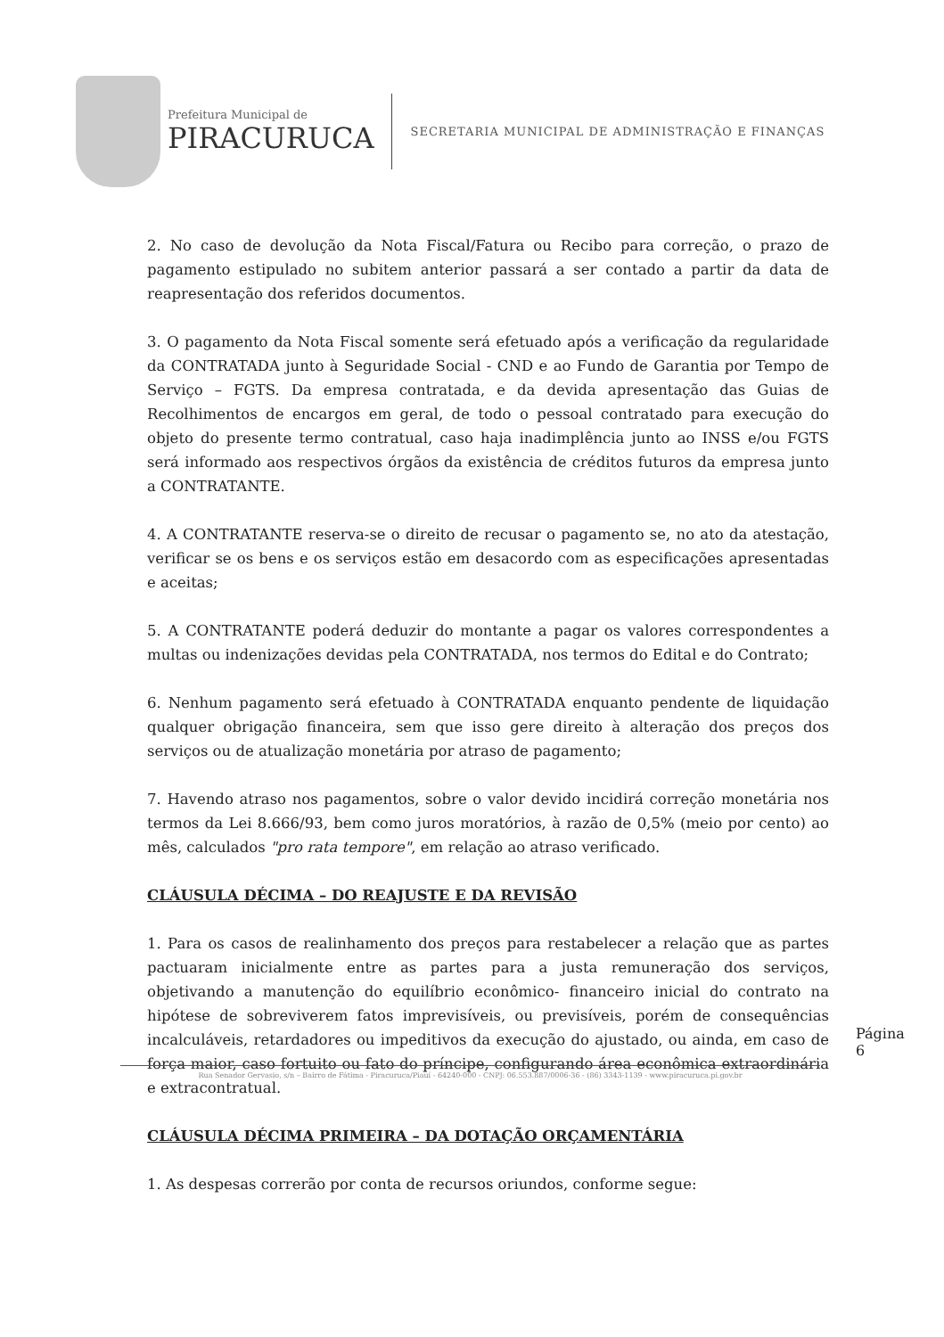Prefeitura Municipal de
PIRACURUCA
SECRETARIA MUNICIPAL DE ADMINISTRAÇÃO E FINANÇAS
2. No caso de devolução da Nota Fiscal/Fatura ou Recibo para correção, o prazo de pagamento estipulado no subitem anterior passará a ser contado a partir da data de reapresentação dos referidos documentos.
3. O pagamento da Nota Fiscal somente será efetuado após a verificação da regularidade da CONTRATADA junto à Seguridade Social - CND e ao Fundo de Garantia por Tempo de Serviço – FGTS. Da empresa contratada, e da devida apresentação das Guias de Recolhimentos de encargos em geral, de todo o pessoal contratado para execução do objeto do presente termo contratual, caso haja inadimplência junto ao INSS e/ou FGTS será informado aos respectivos órgãos da existência de créditos futuros da empresa junto a CONTRATANTE.
4. A CONTRATANTE reserva-se o direito de recusar o pagamento se, no ato da atestação, verificar se os bens e os serviços estão em desacordo com as especificações apresentadas e aceitas;
5. A CONTRATANTE poderá deduzir do montante a pagar os valores correspondentes a multas ou indenizações devidas pela CONTRATADA, nos termos do Edital e do Contrato;
6. Nenhum pagamento será efetuado à CONTRATADA enquanto pendente de liquidação qualquer obrigação financeira, sem que isso gere direito à alteração dos preços dos serviços ou de atualização monetária por atraso de pagamento;
7. Havendo atraso nos pagamentos, sobre o valor devido incidirá correção monetária nos termos da Lei 8.666/93, bem como juros moratórios, à razão de 0,5% (meio por cento) ao mês, calculados "pro rata tempore", em relação ao atraso verificado.
CLÁUSULA DÉCIMA – DO REAJUSTE E DA REVISÃO
1. Para os casos de realinhamento dos preços para restabelecer a relação que as partes pactuaram inicialmente entre as partes para a justa remuneração dos serviços, objetivando a manutenção do equilíbrio econômico- financeiro inicial do contrato na hipótese de sobreviverem fatos imprevisíveis, ou previsíveis, porém de consequências incalculáveis, retardadores ou impeditivos da execução do ajustado, ou ainda, em caso de força maior, caso fortuito ou fato do príncipe, configurando área econômica extraordinária e extracontratual.
CLÁUSULA DÉCIMA PRIMEIRA – DA DOTAÇÃO ORÇAMENTÁRIA
1. As despesas correrão por conta de recursos oriundos, conforme segue:
Página 6
Rua Senador Gervasio, s/n – Bairro de Fátima - Piracuruca/Piauí - 64240-000 - CNPJ: 06.553.887/0006-36 - (86) 3343-1139 - www.piracuruca.pi.gov.br